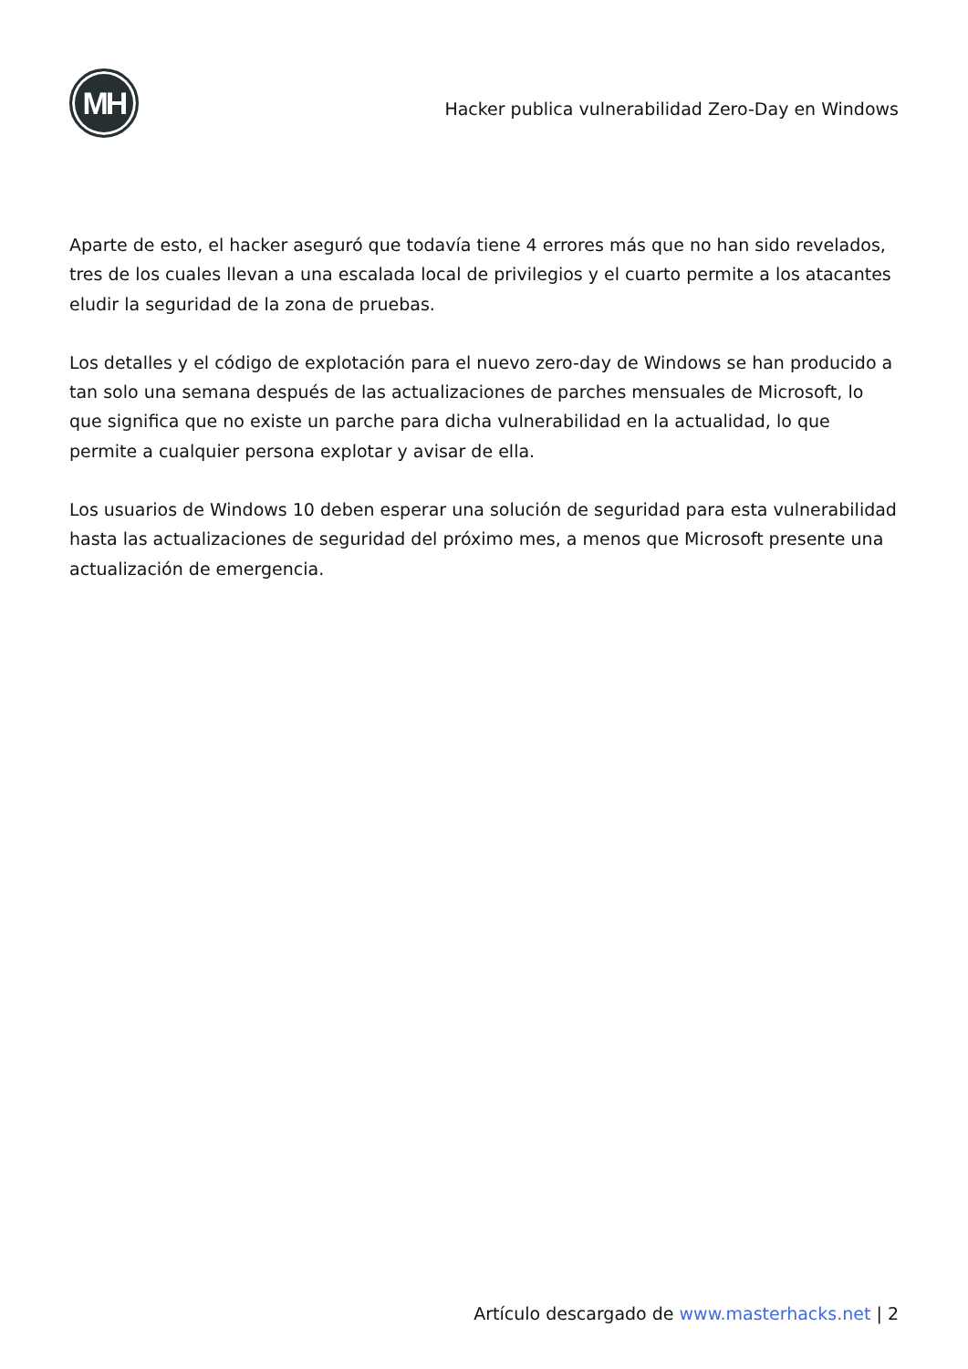MH
Hacker publica vulnerabilidad Zero-Day en Windows
Aparte de esto, el hacker aseguró que todavía tiene 4 errores más que no han sido revelados, tres de los cuales llevan a una escalada local de privilegios y el cuarto permite a los atacantes eludir la seguridad de la zona de pruebas.
Los detalles y el código de explotación para el nuevo zero-day de Windows se han producido a tan solo una semana después de las actualizaciones de parches mensuales de Microsoft, lo que significa que no existe un parche para dicha vulnerabilidad en la actualidad, lo que permite a cualquier persona explotar y avisar de ella.
Los usuarios de Windows 10 deben esperar una solución de seguridad para esta vulnerabilidad hasta las actualizaciones de seguridad del próximo mes, a menos que Microsoft presente una actualización de emergencia.
Artículo descargado de www.masterhacks.net | 2